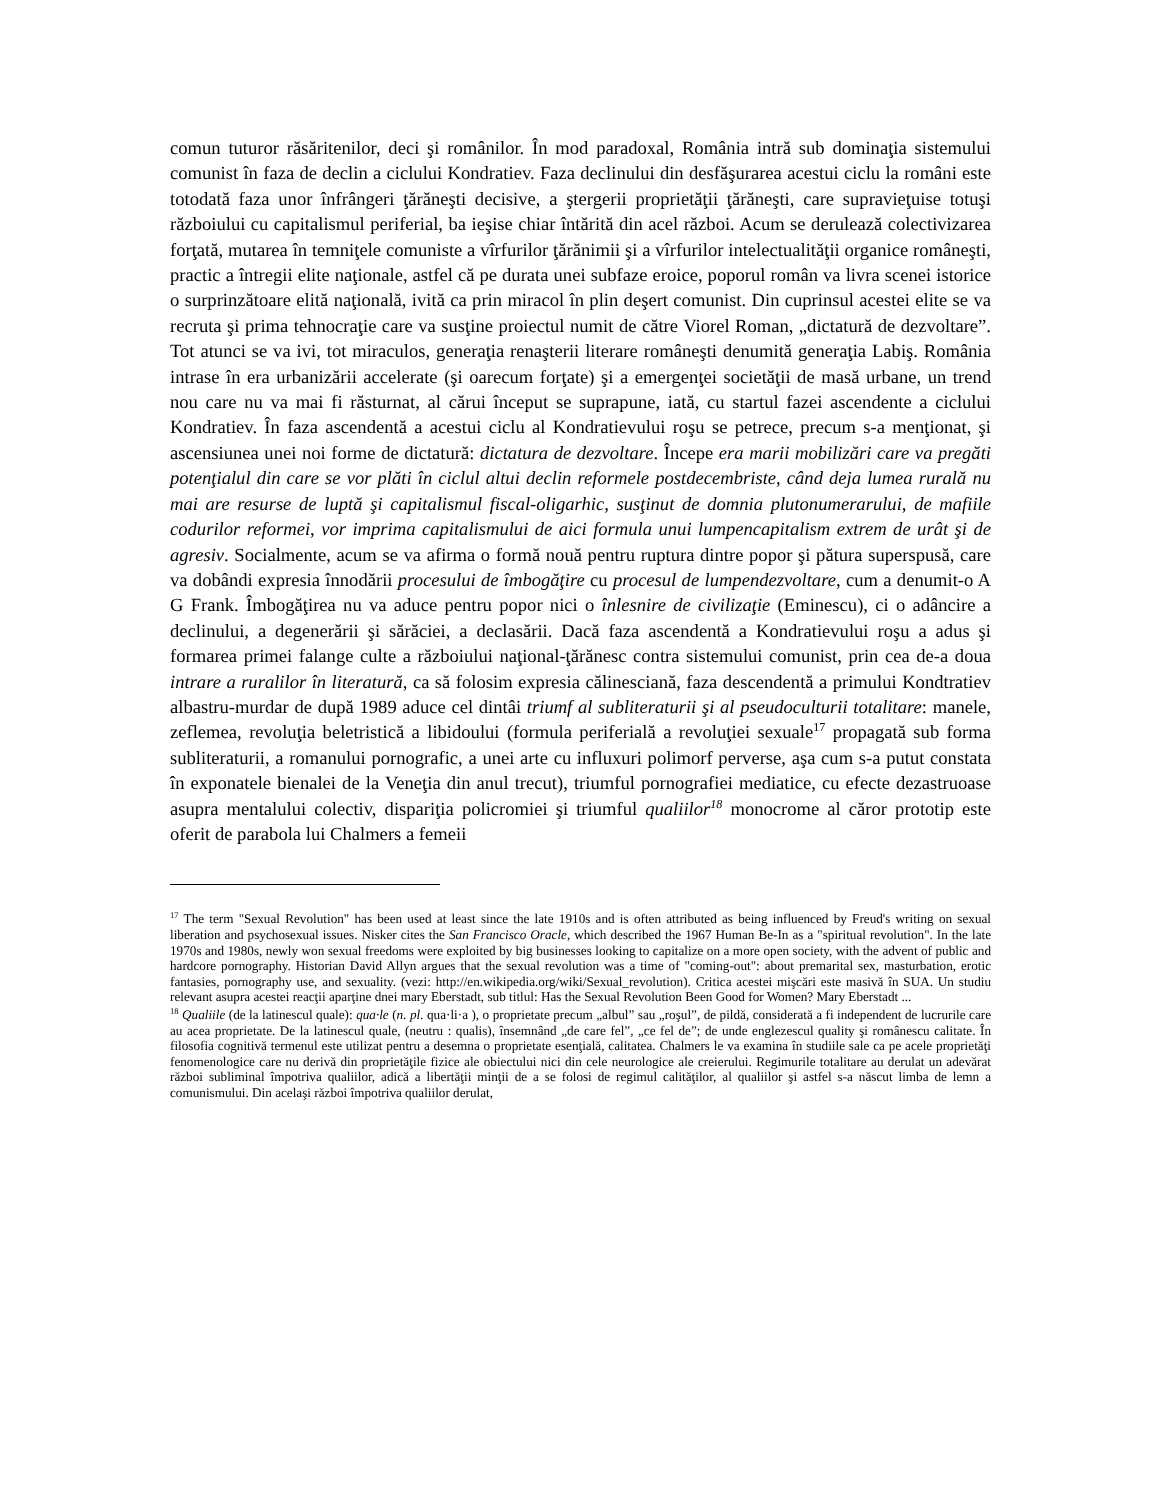comun tuturor răsăritenilor, deci şi românilor. În mod paradoxal, România intră sub dominaţia sistemului comunist în faza de declin a ciclului Kondratiev. Faza declinului din desfăşurarea acestui ciclu la români este totodată faza unor înfrângeri ţărăneşti decisive, a ştergerii proprietăţii ţărăneşti, care supravieţuise totuşi războiului cu capitalismul periferial, ba ieşise chiar întărită din acel război. Acum se derulează colectivizarea forţată, mutarea în temniţele comuniste a vîrfurilor ţărănimii şi a vîrfurilor intelectualităţii organice româneşti, practic a întregii elite naţionale, astfel că pe durata unei subfaze eroice, poporul român va livra scenei istorice o surprinzătoare elită naţională, ivită ca prin miracol în plin deşert comunist. Din cuprinsul acestei elite se va recruta şi prima tehnocraţie care va susţine proiectul numit de către Viorel Roman, „dictatură de dezvoltare”. Tot atunci se va ivi, tot miraculos, generaţia renaşterii literare româneşti denumită generaţia Labiş. România intrase în era urbanizării accelerate (şi oarecum forţate) şi a emergenţei societăţii de masă urbane, un trend nou care nu va mai fi răsturnat, al cărui început se suprapune, iată, cu startul fazei ascendente a ciclului Kondratiev. În faza ascendentă a acestui ciclu al Kondratievului roşu se petrece, precum s-a menţionat, şi ascensiunea unei noi forme de dictatură: dictatura de dezvoltare. Începe era marii mobilizări care va pregăti potenţialul din care se vor plăti în ciclul altui declin reformele postdecembriste, când deja lumea rurală nu mai are resurse de luptă şi capitalismul fiscal-oligarhic, susţinut de domnia plutonumerarului, de mafiile codurilor reformei, vor imprima capitalismului de aici formula unui lumpencapitalism extrem de urât şi de agresiv. Socialmente, acum se va afirma o formă nouă pentru ruptura dintre popor şi pătura superspusă, care va dobândi expresia înnodării procesului de îmbogăţire cu procesul de lumpendezvoltare, cum a denumit-o A G Frank. Îmbogăţirea nu va aduce pentru popor nici o înlesnire de civilizaţie (Eminescu), ci o adâncire a declinului, a degenerării şi sărăciei, a declasării. Dacă faza ascendentă a Kondratievului roşu a adus şi formarea primei falange culte a războiului naţional-ţărănesc contra sistemului comunist, prin cea de-a doua intrare a ruralilor în literatură, ca să folosim expresia călinesciană, faza descendentă a primului Kondtratiev albastru-murdar de după 1989 aduce cel dintâi triumf al subliteraturii şi al pseudoculturii totalitare: manele, zeflemea, revoluţia beletristică a libidoului (formula periferială a revoluţiei sexuale<sup>17</sup> propagată sub forma subliteraturii, a romanului pornografic, a unei arte cu influxuri polimorf perverse, aşa cum s-a putut constata în exponatele bienalei de la Veneţia din anul trecut), triumful pornografiei mediatice, cu efecte dezastruoase asupra mentalului colectiv, dispariţia policromiei şi triumful qualiilor<sup>18</sup> monocrome al căror prototip este oferit de parabola lui Chalmers a femeii
<sup>17</sup> The term "Sexual Revolution" has been used at least since the late 1910s and is often attributed as being influenced by Freud's writing on sexual liberation and psychosexual issues. Nisker cites the San Francisco Oracle, which described the 1967 Human Be-In as a "spiritual revolution". In the late 1970s and 1980s, newly won sexual freedoms were exploited by big businesses looking to capitalize on a more open society, with the advent of public and hardcore pornography. Historian David Allyn argues that the sexual revolution was a time of "coming-out": about premarital sex, masturbation, erotic fantasies, pornography use, and sexuality. (vezi: http://en.wikipedia.org/wiki/Sexual_revolution). Critica acestei mişcări este masivă în SUA. Un studiu relevant asupra acestei reacţii aparţine dnei mary Eberstadt, sub titlul: Has the Sexual Revolution Been Good for Women? Mary Eberstadt ...
<sup>18</sup> Qualiile (de la latinescul quale): qua·le (n. pl. qua·li·a ), o proprietate precum „albul” sau „roşul”, de pildă, considerată a fi independent de lucrurile care au acea proprietate. De la latinescul quale, (neutru : qualis), însemnând „de care fel”, „ce fel de”; de unde englezescul quality şi românescu calitate. În filosofia cognitivă termenul este utilizat pentru a desemna o proprietate esenţială, calitatea. Chalmers le va examina în studiile sale ca pe acele proprietăţi fenomenologice care nu derivă din proprietăţile fizice ale obiectului nici din cele neurologice ale creierului. Regimurile totalitare au derulat un adevărat război subliminal împotriva qualiilor, adică a libertăţii minţii de a se folosi de regimul calităţilor, al qualiilor şi astfel s-a născut limba de lemn a comunismului. Din acelaşi război împotriva qualiilor derulat,